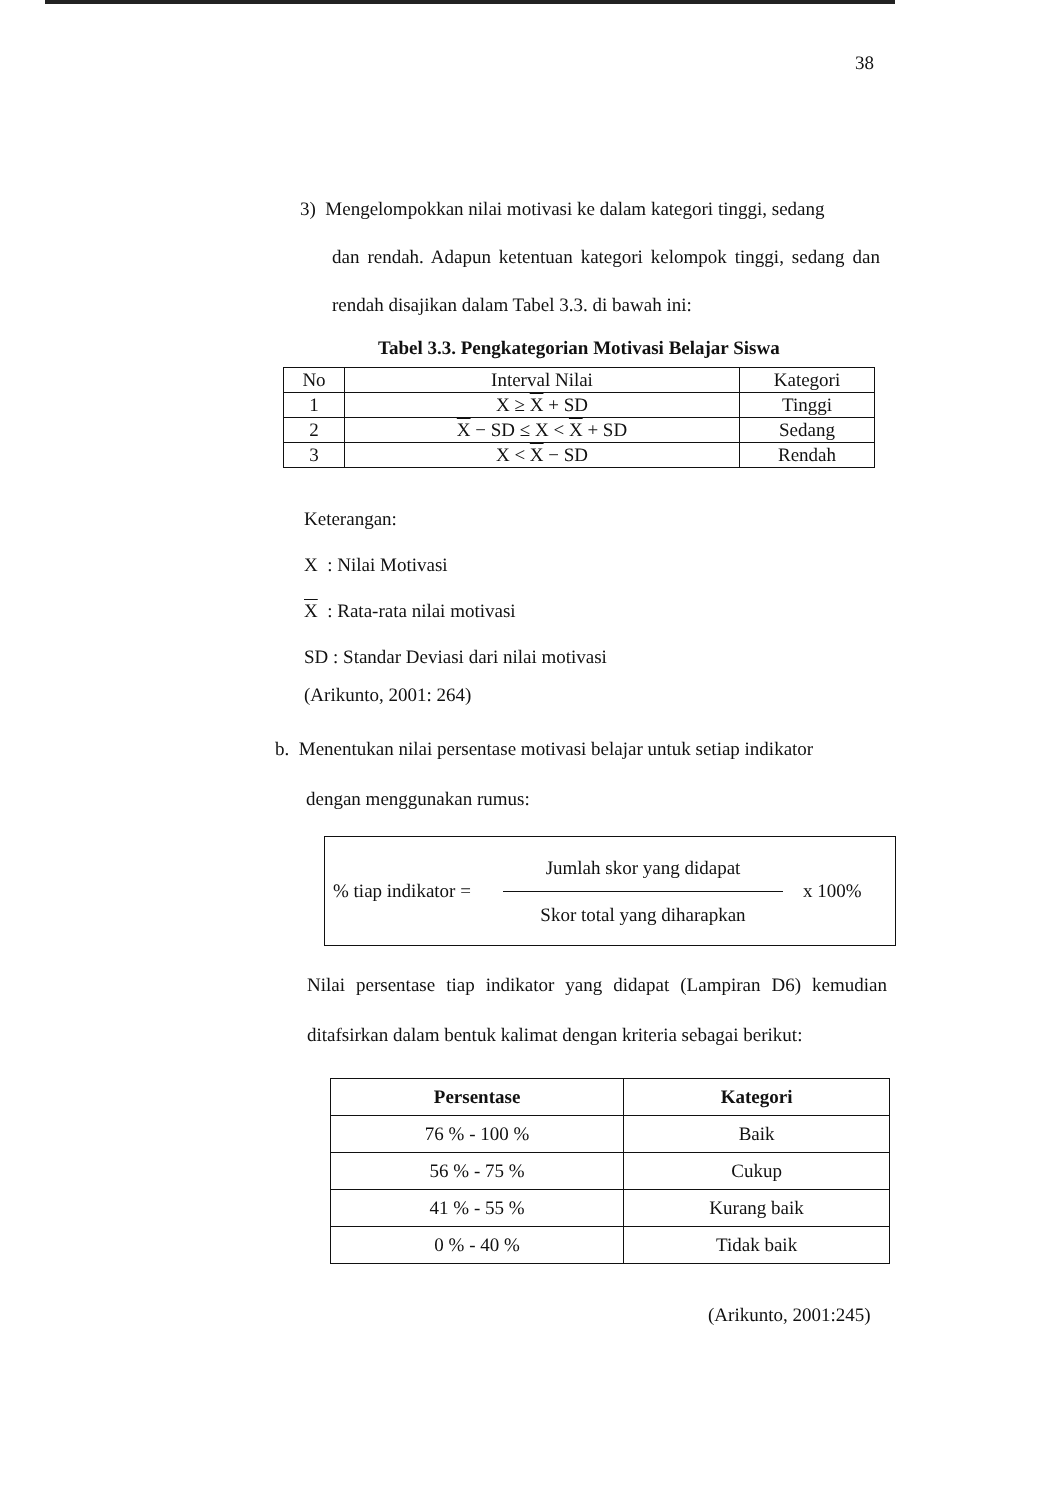38
3) Mengelompokkan nilai motivasi ke dalam kategori tinggi, sedang
dan rendah. Adapun ketentuan kategori kelompok tinggi, sedang dan rendah disajikan dalam Tabel 3.3. di bawah ini:
Tabel 3.3. Pengkategorian Motivasi Belajar Siswa
| No | Interval Nilai | Kategori |
| 1 | X ≥ X + SD | Tinggi |
| 2 | X − SD ≤ X < X + SD | Sedang |
| 3 | X < X − SD | Rendah |
Keterangan:
X : Nilai Motivasi
X : Rata-rata nilai motivasi
SD : Standar Deviasi dari nilai motivasi
(Arikunto, 2001: 264)
b. Menentukan nilai persentase motivasi belajar untuk setiap indikator
dengan menggunakan rumus:
% tiap indikator =
Jumlah skor yang didapat
Skor total yang diharapkan
x 100%
Nilai persentase tiap indikator yang didapat (Lampiran D6) kemudian ditafsirkan dalam bentuk kalimat dengan kriteria sebagai berikut:
| Persentase | Kategori |
| --- | --- |
| 76 % - 100 % | Baik |
| 56 % - 75 % | Cukup |
| 41 % - 55 % | Kurang baik |
| 0 % - 40 % | Tidak baik |
(Arikunto, 2001:245)